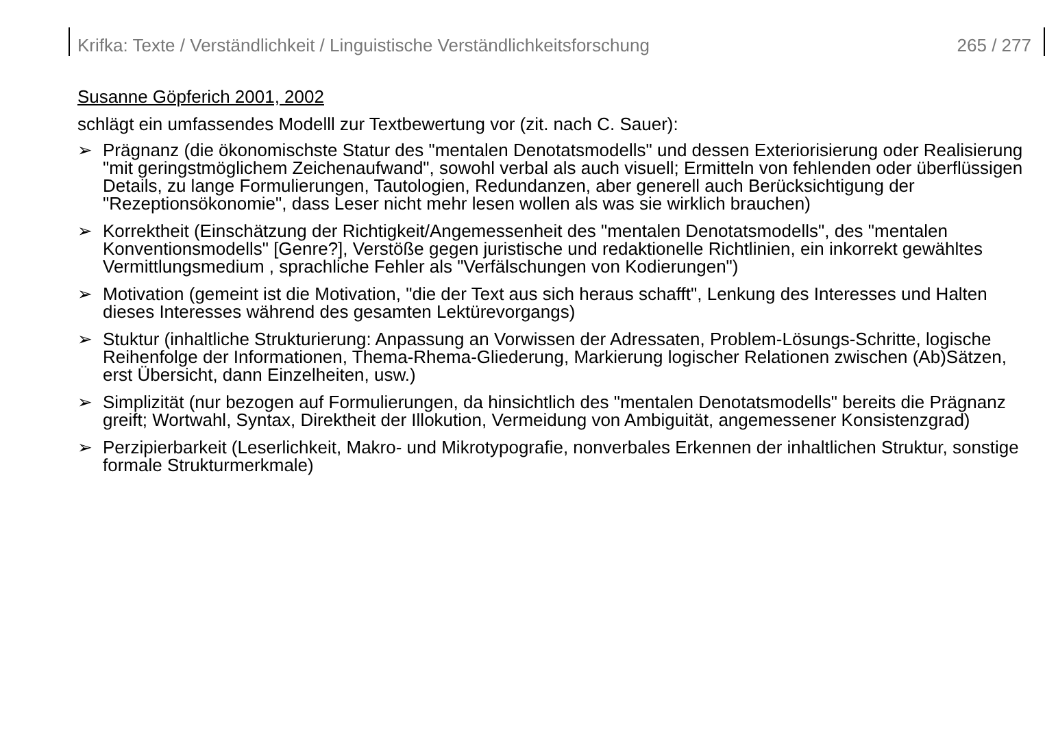Krifka: Texte / Verständlichkeit / Linguistische Verständlichkeitsforschung 265 / 277
Susanne Göpferich 2001, 2002
schlägt ein umfassendes Modelll zur Textbewertung vor (zit. nach C. Sauer):
➢ Prägnanz (die ökonomischste Statur des "mentalen Denotatsmodells" und dessen Exteriorisierung oder Realisierung "mit geringstmöglichem Zeichenaufwand", sowohl verbal als auch visuell; Ermitteln von fehlenden oder überflüssigen Details, zu lange Formulierungen, Tautologien, Redundanzen, aber generell auch Berücksichtigung der "Rezeptionsökonomie", dass Leser nicht mehr lesen wollen als was sie wirklich brauchen)
➢ Korrektheit (Einschätzung der Richtigkeit/Angemessenheit des "mentalen Denotatsmodells", des "mentalen Konventionsmodells" [Genre?], Verstöße gegen juristische und redaktionelle Richtlinien, ein inkorrekt gewähltes Vermittlungsmedium , sprachliche Fehler als "Verfälschungen von Kodierungen")
➢ Motivation (gemeint ist die Motivation, "die der Text aus sich heraus schafft", Lenkung des Interesses und Halten dieses Interesses während des gesamten Lektürevorgangs)
➢ Stuktur (inhaltliche Strukturierung: Anpassung an Vorwissen der Adressaten, Problem-Lösungs-Schritte, logische Reihenfolge der Informationen, Thema-Rhema-Gliederung, Markierung logischer Relationen zwischen (Ab)Sätzen, erst Übersicht, dann Einzelheiten, usw.)
➢ Simplizität (nur bezogen auf Formulierungen, da hinsichtlich des "mentalen Denotatsmodells" bereits die Prägnanz greift; Wortwahl, Syntax, Direktheit der Illokution, Vermeidung von Ambiguität, angemessener Konsistenzgrad)
➢ Perzipierbarkeit (Leserlichkeit, Makro- und Mikrotypografie, nonverbales Erkennen der inhaltlichen Struktur, sonstige formale Strukturmerkmale)